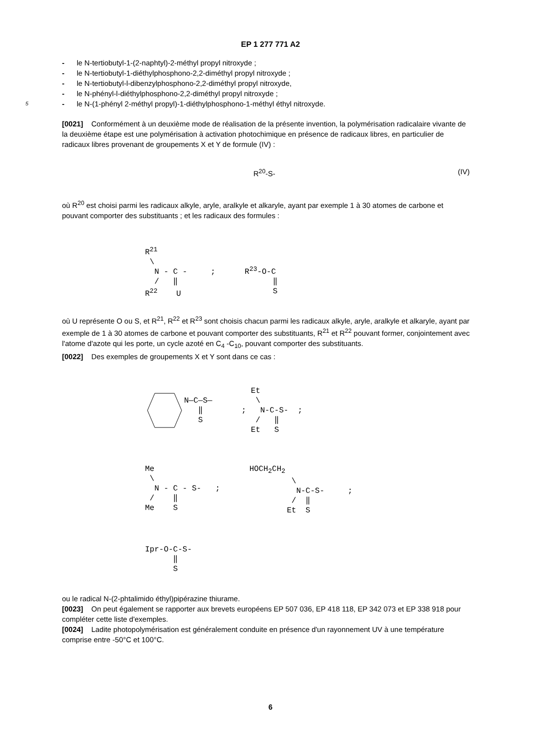EP 1 277 771 A2
- le N-tertiobutyl-1-(2-naphtyl)-2-méthyl propyl nitroxyde ;
- le N-tertiobutyl-1-diéthylphosphono-2,2-diméthyl propyl nitroxyde ;
- le N-tertiobutyl-l-dibenzylphosphono-2,2-diméthyl propyl nitroxyde,
- le N-phényl-l-diéthylphosphono-2,2-diméthyl propyl nitroxyde ;
5 - le N-(1-phényl 2-méthyl propyl)-1-diéthylphosphono-1-méthyl éthyl nitroxyde.
[0021] Conformément à un deuxième mode de réalisation de la présente invention, la polymérisation radicalaire vivante de la deuxième étape est une polymérisation à activation photochimique en présence de radicaux libres, en particulier de radicaux libres provenant de groupements X et Y de formule (IV) :
R<sup>20</sup>-S- (IV)
où R<sup>20</sup> est choisi parmi les radicaux alkyle, aryle, aralkyle et alkaryle, ayant par exemple 1 à 30 atomes de carbone et pouvant comporter des substituants ; et les radicaux des formules :
R<sup>21</sup> \ N - C - ; / ‖ R<sup>22</sup> U
R<sup>23</sup>-O-C ‖ S
où U représente O ou S, et R<sup>21</sup>, R<sup>22</sup> et R<sup>23</sup> sont choisis chacun parmi les radicaux alkyle, aryle, aralkyle et alkaryle, ayant par exemple de 1 à 30 atomes de carbone et pouvant comporter des substituants, R<sup>21</sup> et R<sup>22</sup> pouvant former, conjointement avec l'atome d'azote qui les porte, un cycle azoté en C<sub>4</sub> -C<sub>10</sub>, pouvant comporter des substituants.
[0022] Des exemples de groupements X et Y sont dans ce cas :
N—C—S— ‖ S
Et \ ; N-C-S- ; / ‖ Et S
Me \ N - C - S- ; / ‖ Me S
HOCH<sub>2</sub>CH<sub>2</sub> \ N-C-S- ; / ‖ Et S
Ipr-O-C-S- ‖ S
ou le radical N-(2-phtalimido éthyl)pipérazine thiurame.
[0023] On peut également se rapporter aux brevets européens EP 507 036, EP 418 118, EP 342 073 et EP 338 918 pour compléter cette liste d'exemples.
[0024] Ladite photopolymérisation est généralement conduite en présence d'un rayonnement UV à une température comprise entre -50°C et 100°C.
6